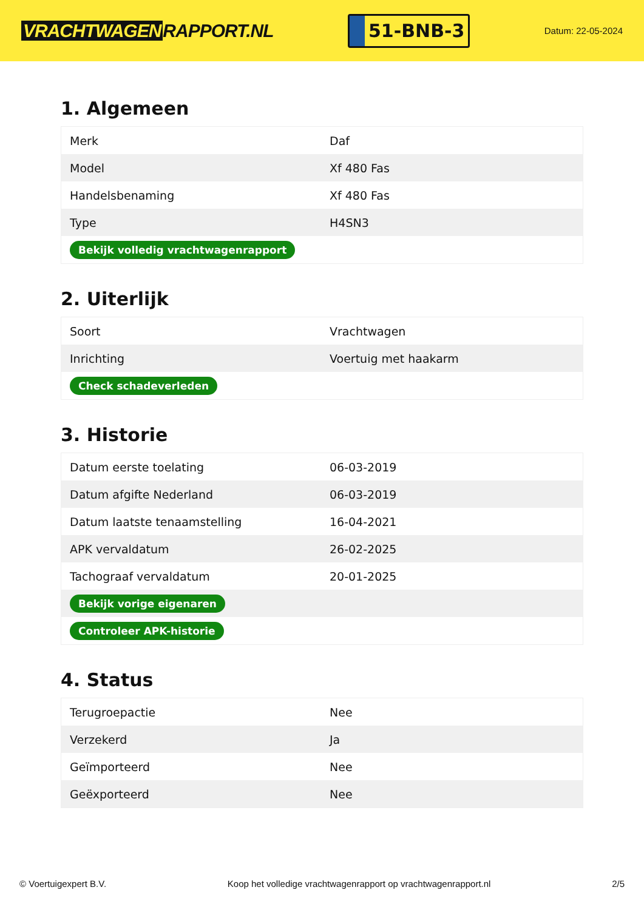VRACHTWAGEN RAPPORT.NL
51-BNB-3
Datum: 22-05-2024
1. Algemeen
| Merk | Daf |
| Model | Xf 480 Fas |
| Handelsbenaming | Xf 480 Fas |
| Type | H4SN3 |
| Bekijk volledig vrachtwagenrapport | |
2. Uiterlijk
| Soort | Vrachtwagen |
| Inrichting | Voertuig met haakarm |
| Check schadeverleden | |
3. Historie
| Datum eerste toelating | 06-03-2019 |
| Datum afgifte Nederland | 06-03-2019 |
| Datum laatste tenaamstelling | 16-04-2021 |
| APK vervaldatum | 26-02-2025 |
| Tachograaf vervaldatum | 20-01-2025 |
| Bekijk vorige eigenaren | |
| Controleer APK-historie | |
4. Status
| Terugroepactie | Nee |
| Verzekerd | Ja |
| Geïmporteerd | Nee |
| Geëxporteerd | Nee |
© Voertuigexpert B.V. Koop het volledige vrachtwagenrapport op vrachtwagenrapport.nl 2/5